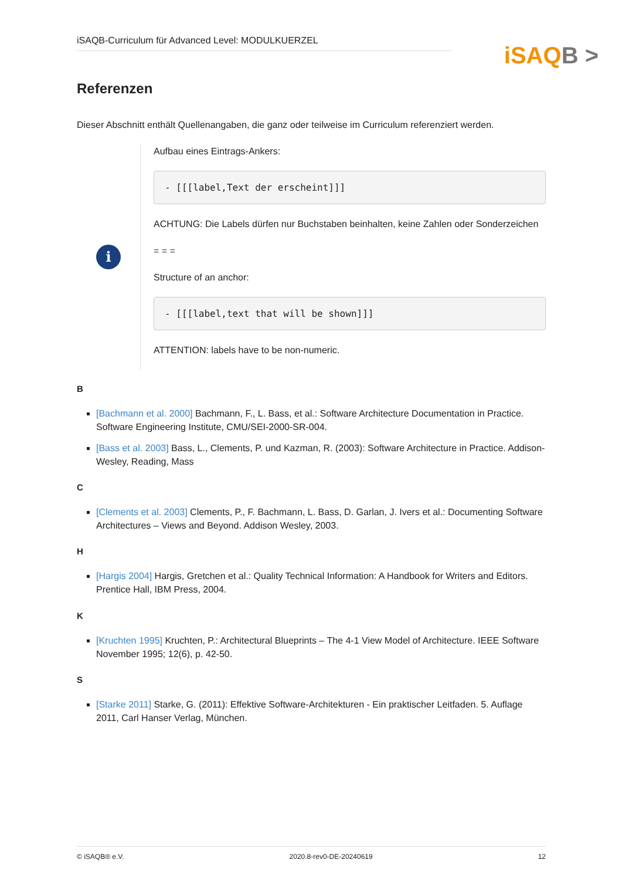iSAQB-Curriculum für Advanced Level: MODULKUERZEL
iSAQB >
Referenzen
Dieser Abschnitt enthält Quellenangaben, die ganz oder teilweise im Curriculum referenziert werden.
i
Aufbau eines Eintrags-Ankers:
- [[[label,Text der erscheint]]]
ACHTUNG: Die Labels dürfen nur Buchstaben beinhalten, keine Zahlen oder Sonderzeichen
= = =
Structure of an anchor:
- [[[label,text that will be shown]]]
ATTENTION: labels have to be non-numeric.
B
[Bachmann et al. 2000] Bachmann, F., L. Bass, et al.: Software Architecture Documentation in Practice. Software Engineering Institute, CMU/SEI-2000-SR-004.
[Bass et al. 2003] Bass, L., Clements, P. und Kazman, R. (2003): Software Architecture in Practice. Addison-Wesley, Reading, Mass
C
[Clements et al. 2003] Clements, P., F. Bachmann, L. Bass, D. Garlan, J. Ivers et al.: Documenting Software Architectures – Views and Beyond. Addison Wesley, 2003.
H
[Hargis 2004] Hargis, Gretchen et al.: Quality Technical Information: A Handbook for Writers and Editors. Prentice Hall, IBM Press, 2004.
K
[Kruchten 1995] Kruchten, P.: Architectural Blueprints – The 4-1 View Model of Architecture. IEEE Software November 1995; 12(6), p. 42-50.
S
[Starke 2011] Starke, G. (2011): Effektive Software-Architekturen - Ein praktischer Leitfaden. 5. Auflage 2011, Carl Hanser Verlag, München.
© iSAQB® e.V. 2020.8-rev0-DE-20240619 12